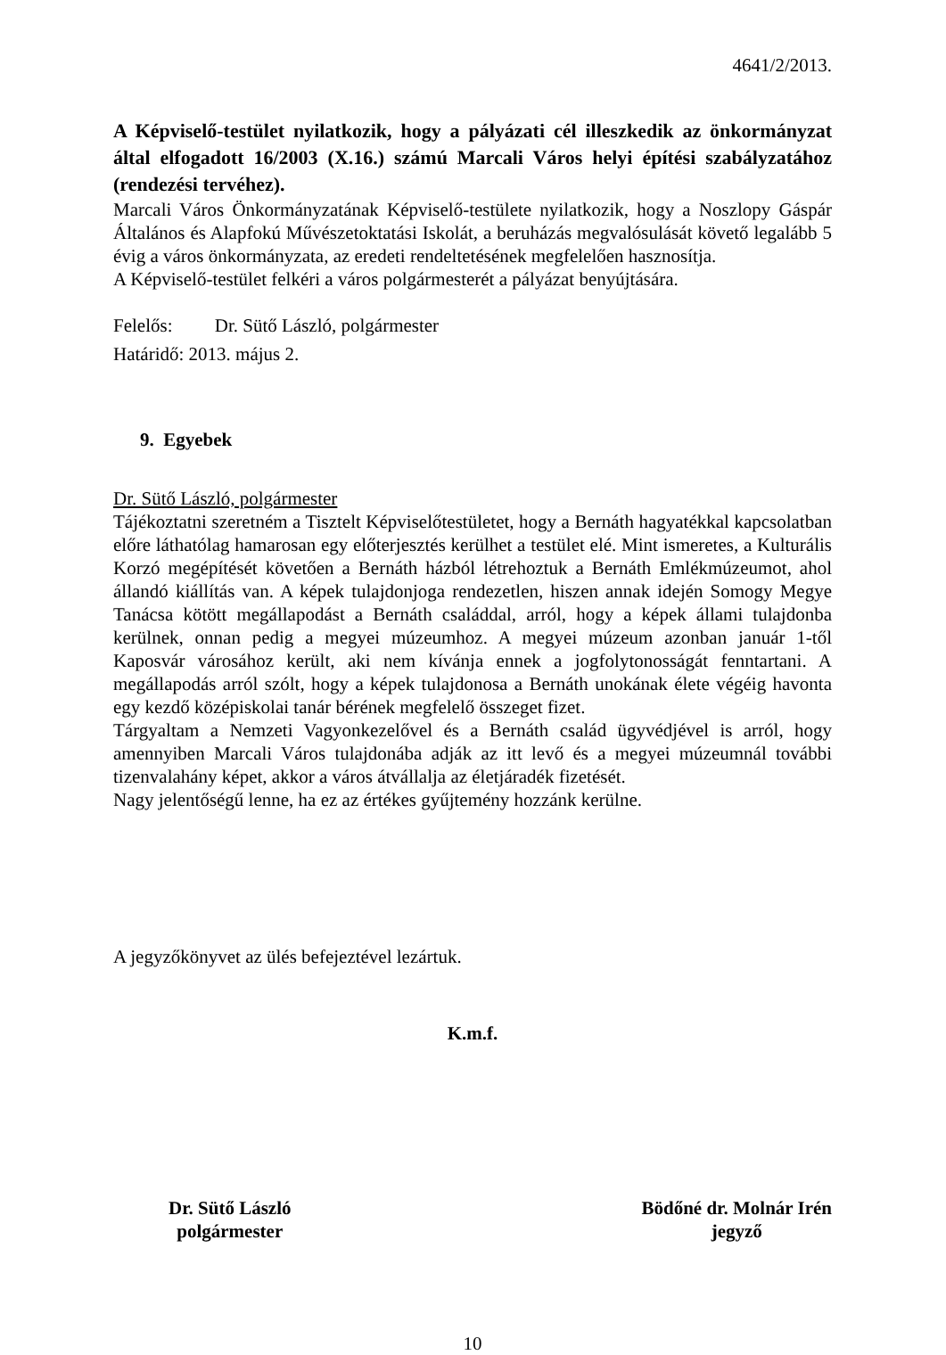4641/2/2013.
A Képviselő-testület nyilatkozik, hogy a pályázati cél illeszkedik az önkormányzat által elfogadott 16/2003 (X.16.) számú Marcali Város helyi építési szabályzatához (rendezési tervéhez).
Marcali Város Önkormányzatának Képviselő-testülete nyilatkozik, hogy a Noszlopy Gáspár Általános és Alapfokú Művészetoktatási Iskolát, a beruházás megvalósulását követő legalább 5 évig a város önkormányzata, az eredeti rendeltetésének megfelelően hasznosítja.
A Képviselő-testület felkéri a város polgármesterét a pályázat benyújtására.
Felelős: Dr. Sütő László, polgármester
Határidő: 2013. május 2.
9. Egyebek
Dr. Sütő László, polgármester
Tájékoztatni szeretném a Tisztelt Képviselőtestületet, hogy a Bernáth hagyatékkal kapcsolatban előre láthatólag hamarosan egy előterjesztés kerülhet a testület elé. Mint ismeretes, a Kulturális Korzó megépítését követően a Bernáth házból létrehoztuk a Bernáth Emlékmúzeumot, ahol állandó kiállítás van. A képek tulajdonjoga rendezetlen, hiszen annak idején Somogy Megye Tanácsa kötött megállapodást a Bernáth családdal, arról, hogy a képek állami tulajdonba kerülnek, onnan pedig a megyei múzeumhoz. A megyei múzeum azonban január 1-től Kaposvár városához került, aki nem kívánja ennek a jogfolytonosságát fenntartani. A megállapodás arról szólt, hogy a képek tulajdonosa a Bernáth unokának élete végéig havonta egy kezdő középiskolai tanár bérének megfelelő összeget fizet.
Tárgyaltam a Nemzeti Vagyonkezelővel és a Bernáth család ügyvédjével is arról, hogy amennyiben Marcali Város tulajdonába adják az itt levő és a megyei múzeumnál további tizenvalahány képet, akkor a város átvállalja az életjáradék fizetését.
Nagy jelentőségű lenne, ha ez az értékes gyűjtemény hozzánk kerülne.
A jegyzőkönyvet az ülés befejeztével lezártuk.
K.m.f.
Dr. Sütő László
polgármester
Bödőné dr. Molnár Irén
jegyző
10